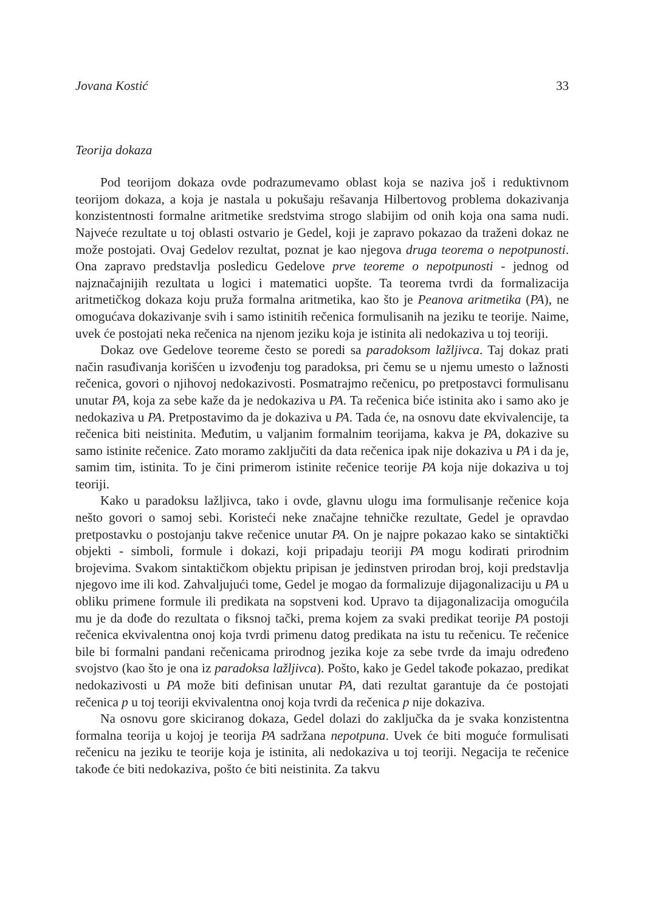Jovana Kostić 33
Teorija dokaza
Pod teorijom dokaza ovde podrazumevamo oblast koja se naziva još i reduktivnom teorijom dokaza, a koja je nastala u pokušaju rešavanja Hilbertovog problema dokazivanja konzistentnosti formalne aritmetike sredstvima strogo slabijim od onih koja ona sama nudi. Najveće rezultate u toj oblasti ostvario je Gedel, koji je zapravo pokazao da traženi dokaz ne može postojati. Ovaj Gedelov rezultat, poznat je kao njegova druga teorema o nepotpunosti. Ona zapravo predstavlja posledicu Gedelove prve teoreme o nepotpunosti - jednog od najznačajnijih rezultata u logici i matematici uopšte. Ta teorema tvrdi da formalizacija aritmetičkog dokaza koju pruža formalna aritmetika, kao što je Peanova aritmetika (PA), ne omogućava dokazivanje svih i samo istinitih rečenica formulisanih na jeziku te teorije. Naime, uvek će postojati neka rečenica na njenom jeziku koja je istinita ali nedokaziva u toj teoriji.
Dokaz ove Gedelove teoreme često se poredi sa paradoksom lažljivca. Taj dokaz prati način rasuđivanja korišćen u izvođenju tog paradoksa, pri čemu se u njemu umesto o lažnosti rečenica, govori o njihovoj nedokazivosti. Posmatrajmo rečenicu, po pretpostavci formulisanu unutar PA, koja za sebe kaže da je nedokaziva u PA. Ta rečenica biće istinita ako i samo ako je nedokaziva u PA. Pretpostavimo da je dokaziva u PA. Tada će, na osnovu date ekvivalencije, ta rečenica biti neistinita. Međutim, u valjanim formalnim teorijama, kakva je PA, dokazive su samo istinite rečenice. Zato moramo zaključiti da data rečenica ipak nije dokaziva u PA i da je, samim tim, istinita. To je čini primerom istinite rečenice teorije PA koja nije dokaziva u toj teoriji.
Kako u paradoksu lažljivca, tako i ovde, glavnu ulogu ima formulisanje rečenice koja nešto govori o samoj sebi. Koristeći neke značajne tehničke rezultate, Gedel je opravdao pretpostavku o postojanju takve rečenice unutar PA. On je najpre pokazao kako se sintaktički objekti - simboli, formule i dokazi, koji pripadaju teoriji PA mogu kodirati prirodnim brojevima. Svakom sintaktičkom objektu pripisan je jedinstven prirodan broj, koji predstavlja njegovo ime ili kod. Zahvaljujući tome, Gedel je mogao da formalizuje dijagonalizaciju u PA u obliku primene formule ili predikata na sopstveni kod. Upravo ta dijagonalizacija omogućila mu je da dođe do rezultata o fiksnoj tački, prema kojem za svaki predikat teorije PA postoji rečenica ekvivalentna onoj koja tvrdi primenu datog predikata na istu tu rečenicu. Te rečenice bile bi formalni pandani rečenicama prirodnog jezika koje za sebe tvrde da imaju određeno svojstvo (kao što je ona iz paradoksa lažljivca). Pošto, kako je Gedel takođe pokazao, predikat nedokazivosti u PA može biti definisan unutar PA, dati rezultat garantuje da će postojati rečenica p u toj teoriji ekvivalentna onoj koja tvrdi da rečenica p nije dokaziva.
Na osnovu gore skiciranog dokaza, Gedel dolazi do zaključka da je svaka konzistentna formalna teorija u kojoj je teorija PA sadržana nepotpuna. Uvek će biti moguće formulisati rečenicu na jeziku te teorije koja je istinita, ali nedokaziva u toj teoriji. Negacija te rečenice takođe će biti nedokaziva, pošto će biti neistinita. Za takvu